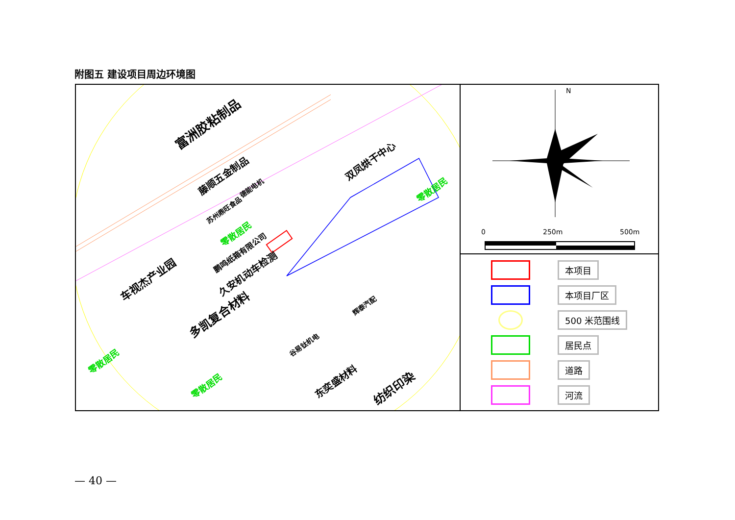附图五 建设项目周边环境图
富洲胶粘制品
藤顺五金制品
双凤烘干中心
车视杰产业园 久安机动车检测
鹏鸣纸箱有限公司
德能电机
苏州鼎旺食品
零散居民
零散居民
零散居民
零散居民
多凯复合材料
东奕盛材料 纺织印染
辉泰汽配
谷易钛机电
N
0 250m 500m
本项目
本项目厂区
500 米范围线
居民点
道路
河流
— 40 —